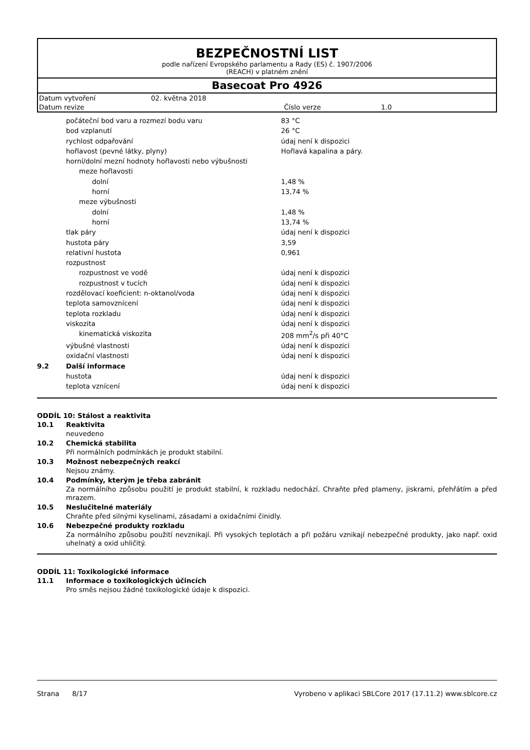BEZPEČNOSTNÍ LIST
podle nařízení Evropského parlamentu a Rady (ES) č. 1907/2006
(REACH) v platném znění
Basecoat Pro 4926
| Datum vytvoření | 02. května 2018 | | |
| Datum revize | | Číslo verze | 1.0 |
| | počáteční bod varu a rozmezí bodu varu | 83 °C |
| | bod vzplanutí | 26 °C |
| | rychlost odpařování | údaj není k dispozici |
| | hořlavost (pevné látky, plyny) | Hořlavá kapalina a páry. |
| | horní/dolní mezní hodnoty hořlavosti nebo výbušnosti | |
| | meze hořlavosti | |
| | dolní | 1,48 % |
| | horní | 13,74 % |
| | meze výbušnosti | |
| | dolní | 1,48 % |
| | horní | 13,74 % |
| | tlak páry | údaj není k dispozici |
| | hustota páry | 3,59 |
| | relativní hustota | 0,961 |
| | rozpustnost | |
| | rozpustnost ve vodě | údaj není k dispozici |
| | rozpustnost v tucích | údaj není k dispozici |
| | rozdělovací koeficient: n-oktanol/voda | údaj není k dispozici |
| | teplota samovznícení | údaj není k dispozici |
| | teplota rozkladu | údaj není k dispozici |
| | viskozita | údaj není k dispozici |
| | kinematická viskozita | 208 mm<sup>2</sup>/s při 40°C |
| | výbušné vlastnosti | údaj není k dispozici |
| | oxidační vlastnosti | údaj není k dispozici |
| 9.2 | Další informace | |
| | hustota | údaj není k dispozici |
| | teplota vznícení | údaj není k dispozici |
ODDÍL 10: Stálost a reaktivita
10.1 Reaktivita
neuvedeno
10.2 Chemická stabilita
Při normálních podmínkách je produkt stabilní.
10.3 Možnost nebezpečných reakcí
Nejsou známy.
10.4 Podmínky, kterým je třeba zabránit
Za normálního způsobu použití je produkt stabilní, k rozkladu nedochází. Chraňte před plameny, jiskrami, přehřátím a před mrazem.
10.5 Neslučitelné materiály
Chraňte před silnými kyselinami, zásadami a oxidačními činidly.
10.6 Nebezpečné produkty rozkladu
Za normálního způsobu použití nevznikají. Při vysokých teplotách a při požáru vznikají nebezpečné produkty, jako např. oxid uhelnatý a oxid uhličitý.
ODDÍL 11: Toxikologické informace
11.1 Informace o toxikologických účincích
Pro směs nejsou žádné toxikologické údaje k dispozici.
Strana 8/17 Vyrobeno v aplikaci SBLCore 2017 (17.11.2) www.sblcore.cz